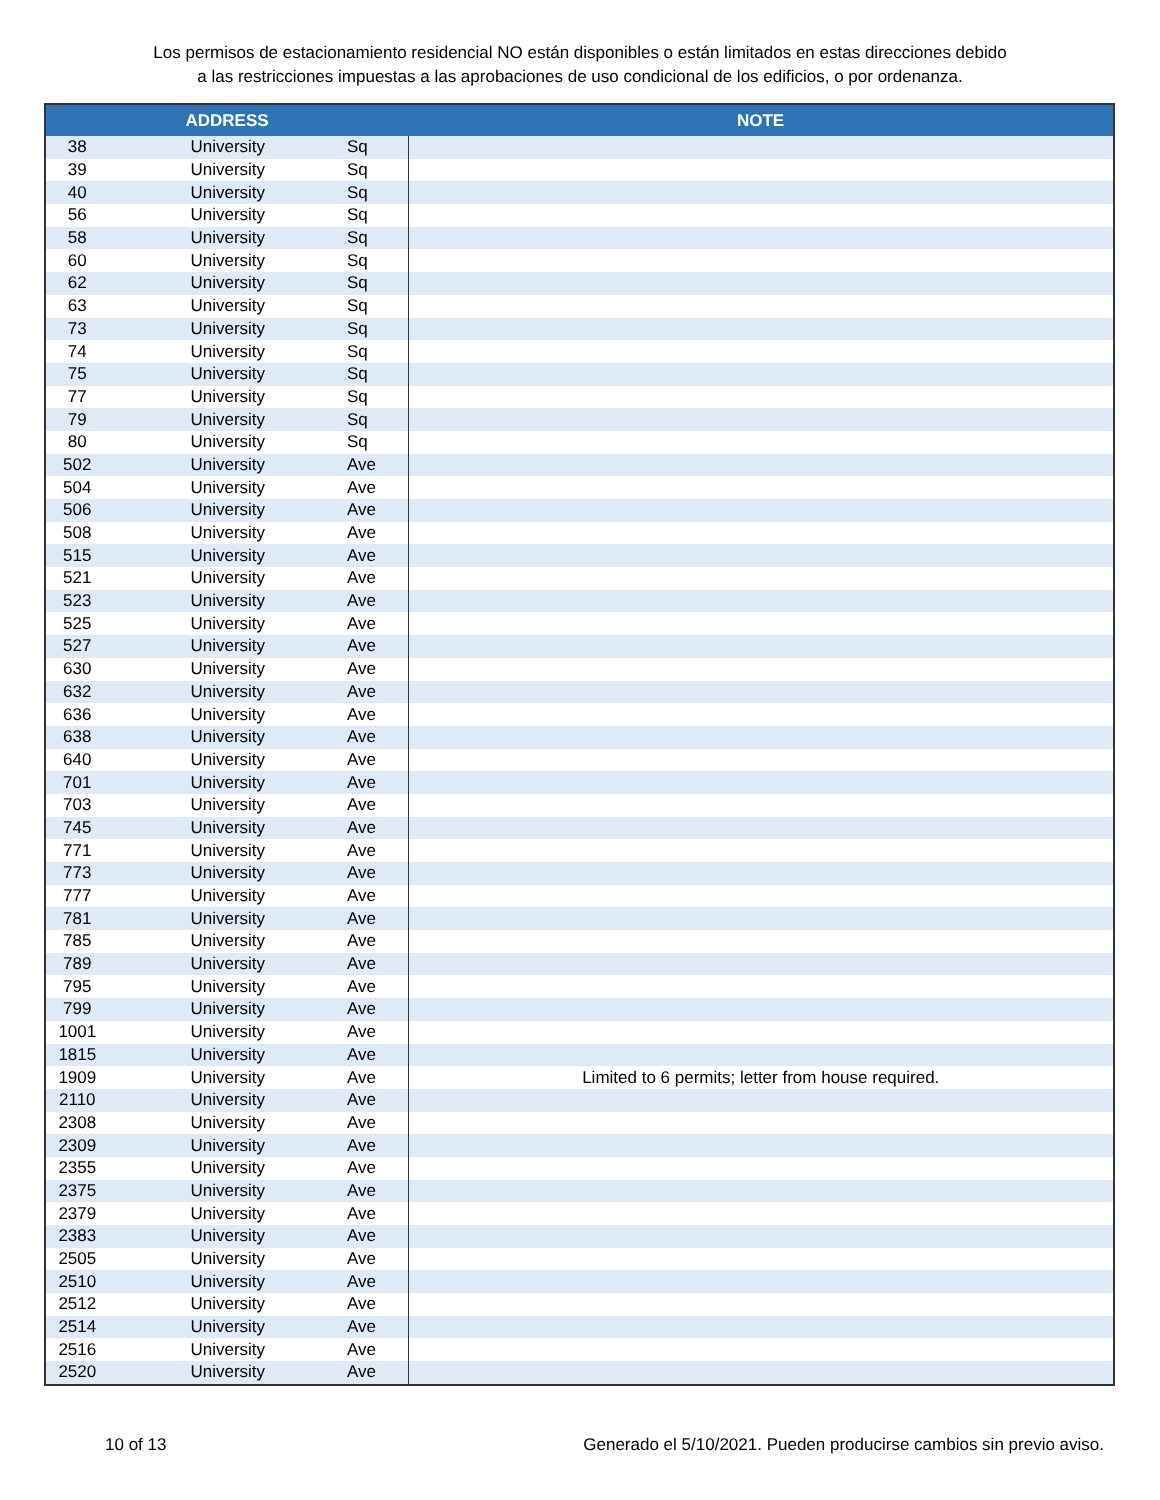Los permisos de estacionamiento residencial NO están disponibles o están limitados en estas direcciones debido
a las restricciones impuestas a las aprobaciones de uso condicional de los edificios, o por ordenanza.
| ADDRESS | | | NOTE |
| --- | --- | --- | --- |
| 38 | University | Sq | |
| 39 | University | Sq | |
| 40 | University | Sq | |
| 56 | University | Sq | |
| 58 | University | Sq | |
| 60 | University | Sq | |
| 62 | University | Sq | |
| 63 | University | Sq | |
| 73 | University | Sq | |
| 74 | University | Sq | |
| 75 | University | Sq | |
| 77 | University | Sq | |
| 79 | University | Sq | |
| 80 | University | Sq | |
| 502 | University | Ave | |
| 504 | University | Ave | |
| 506 | University | Ave | |
| 508 | University | Ave | |
| 515 | University | Ave | |
| 521 | University | Ave | |
| 523 | University | Ave | |
| 525 | University | Ave | |
| 527 | University | Ave | |
| 630 | University | Ave | |
| 632 | University | Ave | |
| 636 | University | Ave | |
| 638 | University | Ave | |
| 640 | University | Ave | |
| 701 | University | Ave | |
| 703 | University | Ave | |
| 745 | University | Ave | |
| 771 | University | Ave | |
| 773 | University | Ave | |
| 777 | University | Ave | |
| 781 | University | Ave | |
| 785 | University | Ave | |
| 789 | University | Ave | |
| 795 | University | Ave | |
| 799 | University | Ave | |
| 1001 | University | Ave | |
| 1815 | University | Ave | |
| 1909 | University | Ave | Limited to 6 permits; letter from house required. |
| 2110 | University | Ave | |
| 2308 | University | Ave | |
| 2309 | University | Ave | |
| 2355 | University | Ave | |
| 2375 | University | Ave | |
| 2379 | University | Ave | |
| 2383 | University | Ave | |
| 2505 | University | Ave | |
| 2510 | University | Ave | |
| 2512 | University | Ave | |
| 2514 | University | Ave | |
| 2516 | University | Ave | |
| 2520 | University | Ave | |
10 of 13 Generado el 5/10/2021. Pueden producirse cambios sin previo aviso.